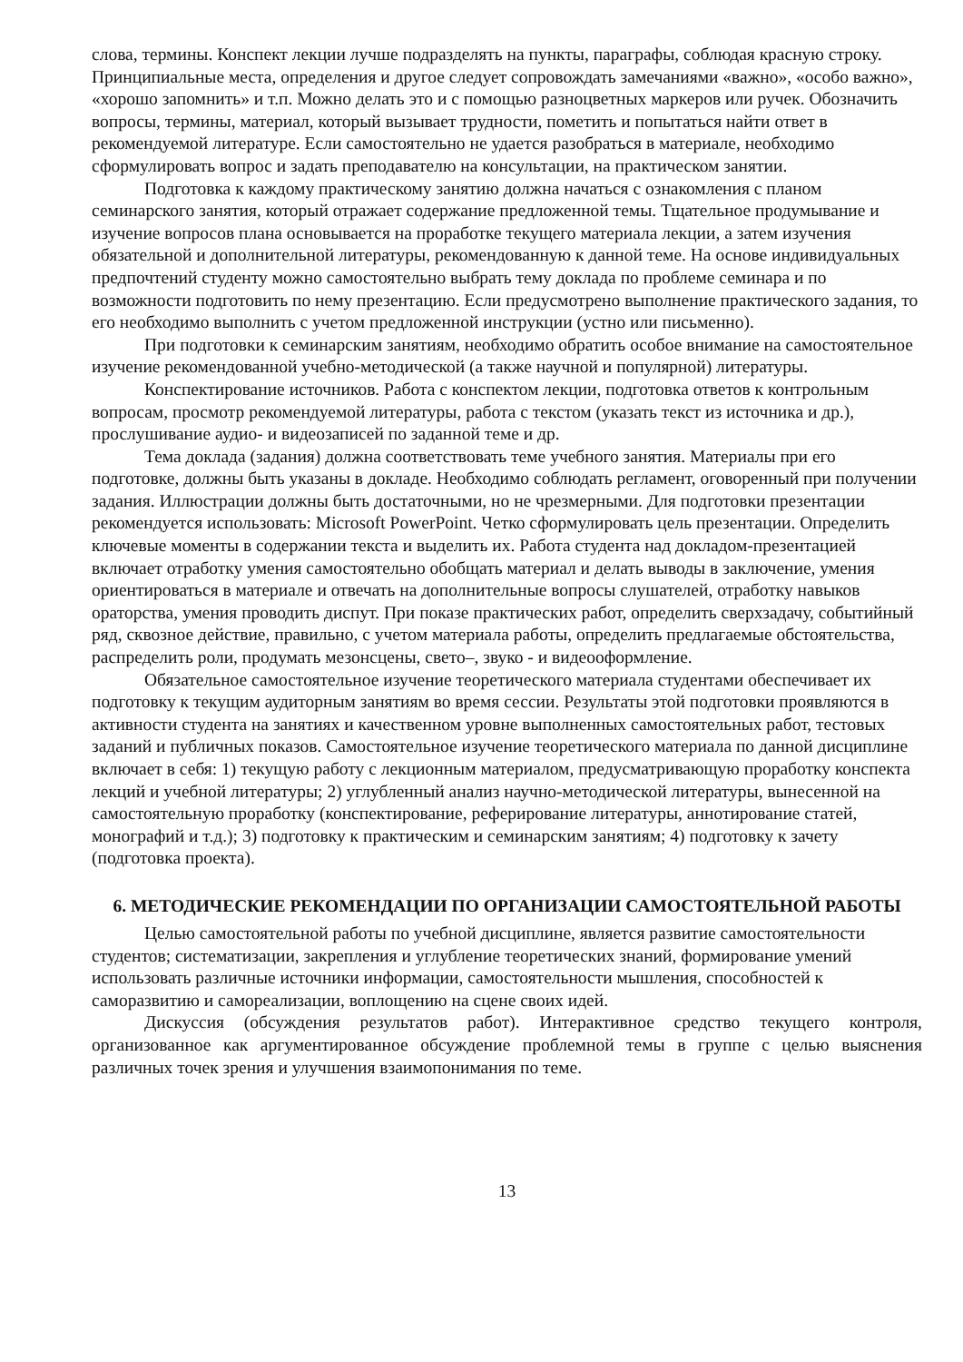слова, термины. Конспект лекции лучше подразделять на пункты, параграфы, соблюдая красную строку. Принципиальные места, определения и другое следует сопровождать замечаниями «важно», «особо важно», «хорошо запомнить» и т.п. Можно делать это и с помощью разноцветных маркеров или ручек. Обозначить вопросы, термины, материал, который вызывает трудности, пометить и попытаться найти ответ в рекомендуемой литературе. Если самостоятельно не удается разобраться в материале, необходимо сформулировать вопрос и задать преподавателю на консультации, на практическом занятии.
Подготовка к каждому практическому занятию должна начаться с ознакомления с планом семинарского занятия, который отражает содержание предложенной темы. Тщательное продумывание и изучение вопросов плана основывается на проработке текущего материала лекции, а затем изучения обязательной и дополнительной литературы, рекомендованную к данной теме. На основе индивидуальных предпочтений студенту можно самостоятельно выбрать тему доклада по проблеме семинара и по возможности подготовить по нему презентацию. Если предусмотрено выполнение практического задания, то его необходимо выполнить с учетом предложенной инструкции (устно или письменно).
При подготовки к семинарским занятиям, необходимо обратить особое внимание на самостоятельное изучение рекомендованной учебно-методической (а также научной и популярной) литературы.
Конспектирование источников. Работа с конспектом лекции, подготовка ответов к контрольным вопросам, просмотр рекомендуемой литературы, работа с текстом (указать текст из источника и др.), прослушивание аудио- и видеозаписей по заданной теме и др.
Тема доклада (задания) должна соответствовать теме учебного занятия. Материалы при его подготовке, должны быть указаны в докладе. Необходимо соблюдать регламент, оговоренный при получении задания. Иллюстрации должны быть достаточными, но не чрезмерными. Для подготовки презентации рекомендуется использовать: Microsoft PowerPoint. Четко сформулировать цель презентации. Определить ключевые моменты в содержании текста и выделить их. Работа студента над докладом-презентацией включает отработку умения самостоятельно обобщать материал и делать выводы в заключение, умения ориентироваться в материале и отвечать на дополнительные вопросы слушателей, отработку навыков ораторства, умения проводить диспут. При показе практических работ, определить сверхзадачу, событийный ряд, сквозное действие, правильно, с учетом материала работы, определить предлагаемые обстоятельства, распределить роли, продумать мезонсцены, свето–, звуко - и видеооформление.
Обязательное самостоятельное изучение теоретического материала студентами обеспечивает их подготовку к текущим аудиторным занятиям во время сессии. Результаты этой подготовки проявляются в активности студента на занятиях и качественном уровне выполненных самостоятельных работ, тестовых заданий и публичных показов. Самостоятельное изучение теоретического материала по данной дисциплине включает в себя: 1) текущую работу с лекционным материалом, предусматривающую проработку конспекта лекций и учебной литературы; 2) углубленный анализ научно-методической литературы, вынесенной на самостоятельную проработку (конспектирование, реферирование литературы, аннотирование статей, монографий и т.д.); 3) подготовку к практическим и семинарским занятиям; 4) подготовку к зачету (подготовка проекта).
6. МЕТОДИЧЕСКИЕ РЕКОМЕНДАЦИИ ПО ОРГАНИЗАЦИИ САМОСТОЯТЕЛЬНОЙ РАБОТЫ
Целью самостоятельной работы по учебной дисциплине, является развитие самостоятельности студентов; систематизации, закрепления и углубление теоретических знаний, формирование умений использовать различные источники информации, самостоятельности мышления, способностей к саморазвитию и самореализации, воплощению на сцене своих идей.
Дискуссия (обсуждения результатов работ). Интерактивное средство текущего контроля, организованное как аргументированное обсуждение проблемной темы в группе с целью выяснения различных точек зрения и улучшения взаимопонимания по теме.
13